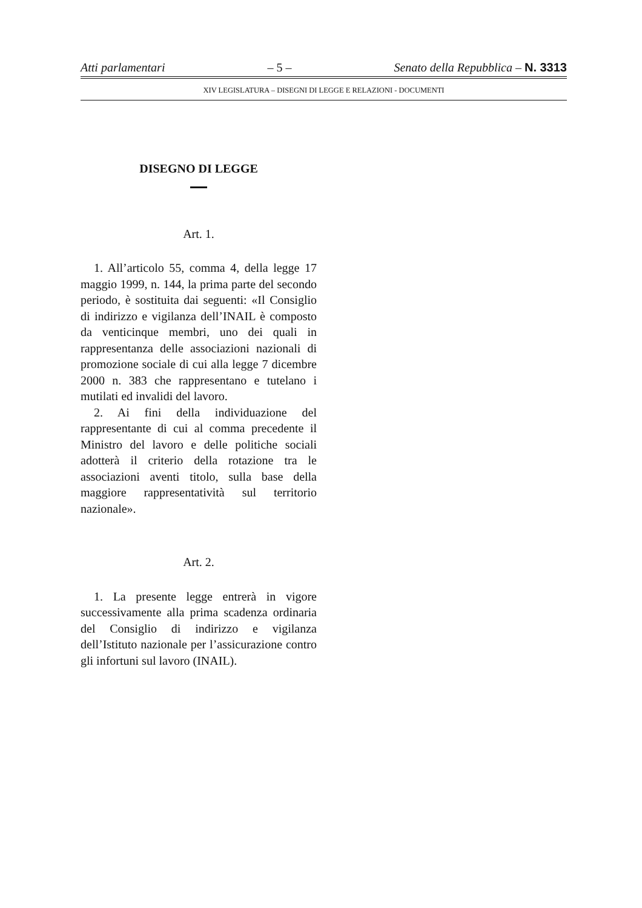Atti parlamentari – 5 – Senato della Repubblica – N. 3313
XIV LEGISLATURA – DISEGNI DI LEGGE E RELAZIONI - DOCUMENTI
DISEGNO DI LEGGE
Art. 1.
1. All’articolo 55, comma 4, della legge 17 maggio 1999, n. 144, la prima parte del secondo periodo, è sostituita dai seguenti: «Il Consiglio di indirizzo e vigilanza dell’INAIL è composto da venticinque membri, uno dei quali in rappresentanza delle associazioni nazionali di promozione sociale di cui alla legge 7 dicembre 2000 n. 383 che rappresentano e tutelano i mutilati ed invalidi del lavoro.
2. Ai fini della individuazione del rappresentante di cui al comma precedente il Ministro del lavoro e delle politiche sociali adotterà il criterio della rotazione tra le associazioni aventi titolo, sulla base della maggiore rappresentatività sul territorio nazionale».
Art. 2.
1. La presente legge entrerà in vigore successivamente alla prima scadenza ordinaria del Consiglio di indirizzo e vigilanza dell’Istituto nazionale per l’assicurazione contro gli infortuni sul lavoro (INAIL).